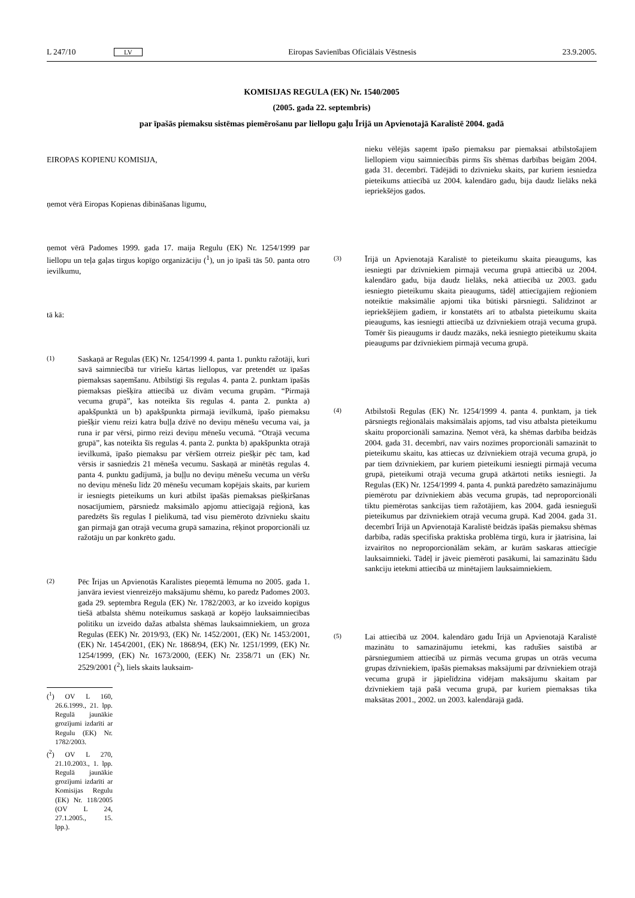L 247/10 LV Eiropas Savienības Oficiālais Vēstnesis 23.9.2005.
KOMISIJAS REGULA (EK) Nr. 1540/2005
(2005. gada 22. septembris)
par īpašās piemaksu sistēmas piemērošanu par liellopu gaļu Īrijā un Apvienotajā Karalistē 2004. gadā
EIROPAS KOPIENU KOMISIJA,
ņemot vērā Eiropas Kopienas dibināšanas līgumu,
ņemot vērā Padomes 1999. gada 17. maija Regulu (EK) Nr. 1254/1999 par liellopu un teļa gaļas tirgus kopīgo organizāciju (<sup>1</sup>), un jo īpaši tās 50. panta otro ievilkumu,
tā kā:
(1)
Saskaņā ar Regulas (EK) Nr. 1254/1999 4. panta 1. punktu ražotāji, kuri savā saimniecībā tur vīriešu kārtas liellopus, var pretendēt uz īpašas piemaksas saņemšanu. Atbilstīgi šīs regulas 4. panta 2. punktam īpašās piemaksas piešķīra attiecībā uz divām vecuma grupām. “Pirmajā vecuma grupā”, kas noteikta šīs regulas 4. panta 2. punkta a) apakšpunktā un b) apakšpunkta pirmajā ievilkumā, īpašo piemaksu piešķir vienu reizi katra buļļa dzīvē no deviņu mēnešu vecuma vai, ja runa ir par vērsi, pirmo reizi deviņu mēnešu vecumā. “Otrajā vecuma grupā”, kas noteikta šīs regulas 4. panta 2. punkta b) apakšpunkta otrajā ievilkumā, īpašo piemaksu par vēršiem otrreiz piešķir pēc tam, kad vērsis ir sasniedzis 21 mēneša vecumu. Saskaņā ar minētās regulas 4. panta 4. punktu gadījumā, ja buļļu no deviņu mēnešu vecuma un vēršu no deviņu mēnešu līdz 20 mēnešu vecumam kopējais skaits, par kuriem ir iesniegts pieteikums un kuri atbilst īpašās piemaksas piešķiršanas nosacījumiem, pārsniedz maksimālo apjomu attiecīgajā reģionā, kas paredzēts šīs regulas I pielikumā, tad visu piemēroto dzīvnieku skaitu gan pirmajā gan otrajā vecuma grupā samazina, rēķinot proporcionāli uz ražotāju un par konkrēto gadu.
(2)
Pēc Īrijas un Apvienotās Karalistes pieņemtā lēmuma no 2005. gada 1. janvāra ieviest vienreizējo maksājumu shēmu, ko paredz Padomes 2003. gada 29. septembra Regula (EK) Nr. 1782/2003, ar ko izveido kopīgus tiešā atbalsta shēmu noteikumus saskaņā ar kopējo lauksaimniecības politiku un izveido dažas atbalsta shēmas lauksaimniekiem, un groza Regulas (EEK) Nr. 2019/93, (EK) Nr. 1452/2001, (EK) Nr. 1453/2001, (EK) Nr. 1454/2001, (EK) Nr. 1868/94, (EK) Nr. 1251/1999, (EK) Nr. 1254/1999, (EK) Nr. 1673/2000, (EEK) Nr. 2358/71 un (EK) Nr. 2529/2001 (<sup>2</sup>), liels skaits lauksaim-
(<sup>1</sup>) OV L 160, 26.6.1999., 21. lpp. Regulā jaunākie grozījumi izdarīti ar Regulu (EK) Nr. 1782/2003.
(<sup>2</sup>) OV L 270, 21.10.2003., 1. lpp. Regulā jaunākie grozījumi izdarīti ar Komisijas Regulu (EK) Nr. 118/2005 (OV L 24, 27.1.2005., 15. lpp.).
nieku vēlējās saņemt īpašo piemaksu par piemaksai atbilstošajiem liellopiem viņu saimniecībās pirms šīs shēmas darbības beigām 2004. gada 31. decembrī. Tādējādi to dzīvnieku skaits, par kuriem iesniedza pieteikums attiecībā uz 2004. kalendāro gadu, bija daudz lielāks nekā iepriekšējos gados.
(3)
Īrijā un Apvienotajā Karalistē to pieteikumu skaita pieaugums, kas iesniegti par dzīvniekiem pirmajā vecuma grupā attiecībā uz 2004. kalendāro gadu, bija daudz lielāks, nekā attiecībā uz 2003. gadu iesniegto pieteikumu skaita pieaugums, tādēļ attiecīgajiem reģioniem noteiktie maksimālie apjomi tika būtiski pārsniegti. Salīdzinot ar iepriekšējiem gadiem, ir konstatēts arī to atbalsta pieteikumu skaita pieaugums, kas iesniegti attiecībā uz dzīvniekiem otrajā vecuma grupā. Tomēr šis pieaugums ir daudz mazāks, nekā iesniegto pieteikumu skaita pieaugums par dzīvniekiem pirmajā vecuma grupā.
(4)
Atbilstoši Regulas (EK) Nr. 1254/1999 4. panta 4. punktam, ja tiek pārsniegts reģionālais maksimālais apjoms, tad visu atbalsta pieteikumu skaitu proporcionāli samazina. Ņemot vērā, ka shēmas darbība beidzās 2004. gada 31. decembrī, nav vairs nozīmes proporcionāli samazināt to pieteikumu skaitu, kas attiecas uz dzīvniekiem otrajā vecuma grupā, jo par tiem dzīvniekiem, par kuriem pieteikumi iesniegti pirmajā vecuma grupā, pieteikumi otrajā vecuma grupā atkārtoti netiks iesniegti. Ja Regulas (EK) Nr. 1254/1999 4. panta 4. punktā paredzēto samazinājumu piemērotu par dzīvniekiem abās vecuma grupās, tad neproporcionāli tiktu piemērotas sankcijas tiem ražotājiem, kas 2004. gadā iesnieguši pieteikumus par dzīvniekiem otrajā vecuma grupā. Kad 2004. gada 31. decembrī Īrijā un Apvienotajā Karalistē beidzās īpašās piemaksu shēmas darbība, radās specifiska praktiska problēma tirgū, kura ir jāatrisina, lai izvairītos no neproporcionālām sekām, ar kurām saskaras attiecīgie lauksaimnieki. Tādēļ ir jāveic piemēroti pasākumi, lai samazinātu šādu sankciju ietekmi attiecībā uz minētajiem lauksaimniekiem.
(5)
Lai attiecībā uz 2004. kalendāro gadu Īrijā un Apvienotajā Karalistē mazinātu to samazinājumu ietekmi, kas radušies saistībā ar pārsniegumiem attiecībā uz pirmās vecuma grupas un otrās vecuma grupas dzīvniekiem, īpašās piemaksas maksājumi par dzīvniekiem otrajā vecuma grupā ir jāpielīdzina vidējam maksājumu skaitam par dzīvniekiem tajā pašā vecuma grupā, par kuriem piemaksas tika maksātas 2001., 2002. un 2003. kalendārajā gadā.